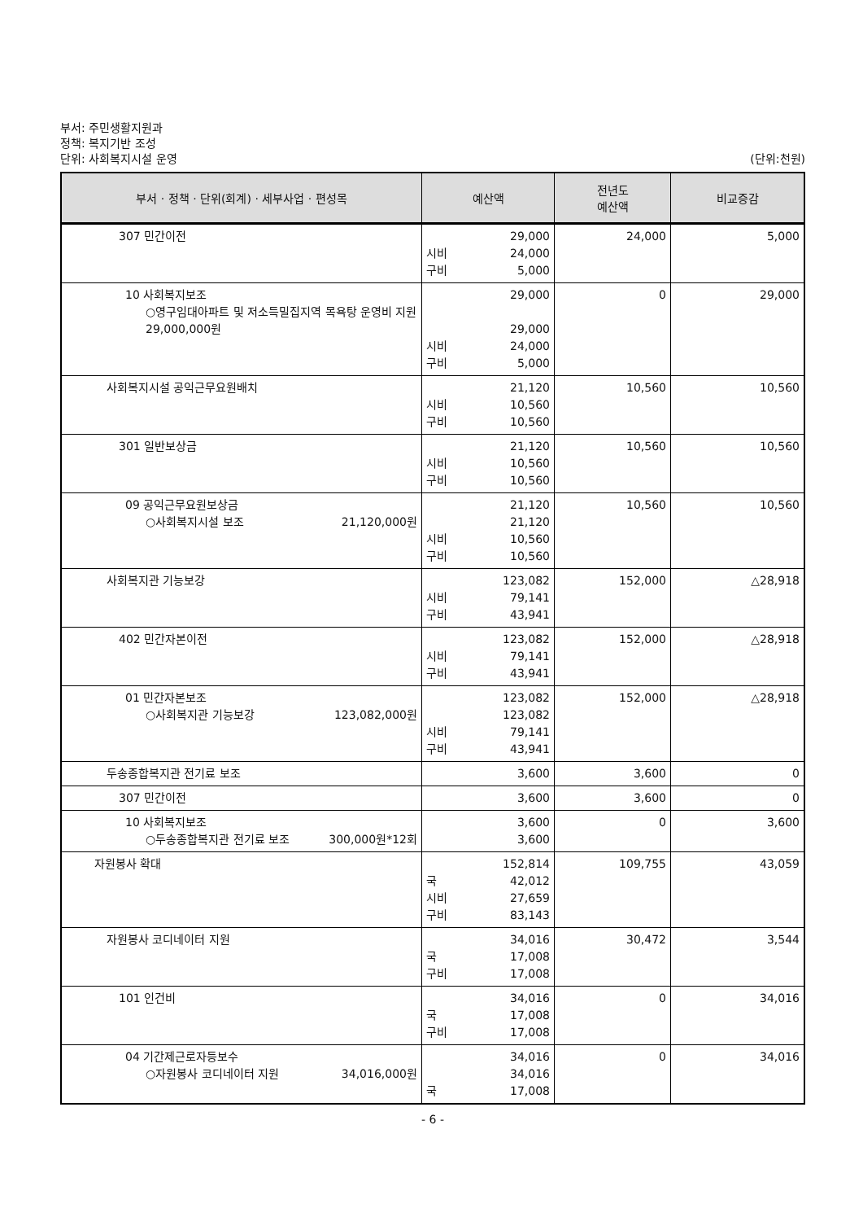부서: 주민생활지원과
정책: 복지기반 조성
단위: 사회복지시설 운영 (단위:천원)
| 부서 · 정책 · 단위(회계) · 세부사업 · 편성목 | 예산액 | 전년도 예산액 | 비교증감 |
| --- | --- | --- | --- |
| 307 민간이전 | 29,000 시비 24,000 구비 5,000 | 24,000 | 5,000 |
| 10 사회복지보조 ○영구임대아파트 및 저소득밀집지역 목욕탕 운영비 지원 29,000,000원 | 29,000 29,000 시비 24,000 구비 5,000 | 0 | 29,000 |
| 사회복지시설 공익근무요원배치 | 21,120 시비 10,560 구비 10,560 | 10,560 | 10,560 |
| 301 일반보상금 | 21,120 시비 10,560 구비 10,560 | 10,560 | 10,560 |
| 09 공익근무요원보상금 ○사회복지시설 보조 21,120,000원 | 21,120 21,120 시비 10,560 구비 10,560 | 10,560 | 10,560 |
| 사회복지관 기능보강 | 123,082 시비 79,141 구비 43,941 | 152,000 | △28,918 |
| 402 민간자본이전 | 123,082 시비 79,141 구비 43,941 | 152,000 | △28,918 |
| 01 민간자본보조 ○사회복지관 기능보강 123,082,000원 | 123,082 123,082 시비 79,141 구비 43,941 | 152,000 | △28,918 |
| 두송종합복지관 전기료 보조 | 3,600 | 3,600 | 0 |
| 307 민간이전 | 3,600 | 3,600 | 0 |
| 10 사회복지보조 ○두송종합복지관 전기료 보조 300,000원*12회 | 3,600 3,600 | 0 | 3,600 |
| 자원봉사 확대 | 152,814 국 42,012 시비 27,659 구비 83,143 | 109,755 | 43,059 |
| 자원봉사 코디네이터 지원 | 34,016 국 17,008 구비 17,008 | 30,472 | 3,544 |
| 101 인건비 | 34,016 국 17,008 구비 17,008 | 0 | 34,016 |
| 04 기간제근로자등보수 ○자원봉사 코디네이터 지원 34,016,000원 | 34,016 34,016 국 17,008 | 0 | 34,016 |
- 6 -